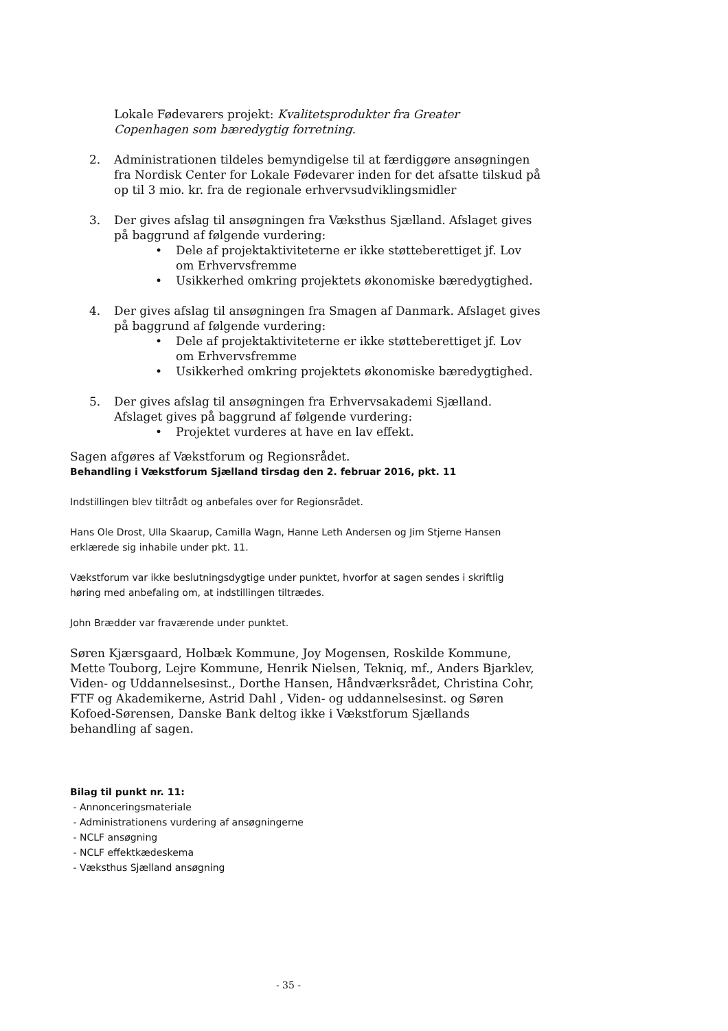Lokale Fødevarers projekt: Kvalitetsprodukter fra Greater Copenhagen som bæredygtig forretning.
2. Administrationen tildeles bemyndigelse til at færdiggøre ansøgningen fra Nordisk Center for Lokale Fødevarer inden for det afsatte tilskud på op til 3 mio. kr. fra de regionale erhvervsudviklingsmidler
3. Der gives afslag til ansøgningen fra Væksthus Sjælland. Afslaget gives på baggrund af følgende vurdering:
• Dele af projektaktiviteterne er ikke støtteberettiget jf. Lov om Erhvervsfremme
• Usikkerhed omkring projektets økonomiske bæredygtighed.
4. Der gives afslag til ansøgningen fra Smagen af Danmark. Afslaget gives på baggrund af følgende vurdering:
• Dele af projektaktiviteterne er ikke støtteberettiget jf. Lov om Erhvervsfremme
• Usikkerhed omkring projektets økonomiske bæredygtighed.
5. Der gives afslag til ansøgningen fra Erhvervsakademi Sjælland. Afslaget gives på baggrund af følgende vurdering:
• Projektet vurderes at have en lav effekt.
Sagen afgøres af Vækstforum og Regionsrådet.
Behandling i Vækstforum Sjælland tirsdag den 2. februar 2016, pkt. 11
Indstillingen blev tiltrådt og anbefales over for Regionsrådet.
Hans Ole Drost, Ulla Skaarup, Camilla Wagn, Hanne Leth Andersen og Jim Stjerne Hansen erklærede sig inhabile under pkt. 11.
Vækstforum var ikke beslutningsdygtige under punktet, hvorfor at sagen sendes i skriftlig høring med anbefaling om, at indstillingen tiltrædes.
John Brædder var fraværende under punktet.
Søren Kjærsgaard, Holbæk Kommune, Joy Mogensen, Roskilde Kommune, Mette Touborg, Lejre Kommune, Henrik Nielsen, Tekniq, mf., Anders Bjarklev, Viden- og Uddannelsesinst., Dorthe Hansen, Håndværksrådet, Christina Cohr, FTF og Akademikerne, Astrid Dahl , Viden- og uddannelsesinst. og Søren Kofoed-Sørensen, Danske Bank deltog ikke i Vækstforum Sjællands behandling af sagen.
Bilag til punkt nr. 11:
- Annonceringsmateriale
- Administrationens vurdering af ansøgningerne
- NCLF ansøgning
- NCLF effektkædeskema
- Væksthus Sjælland ansøgning
- 35 -